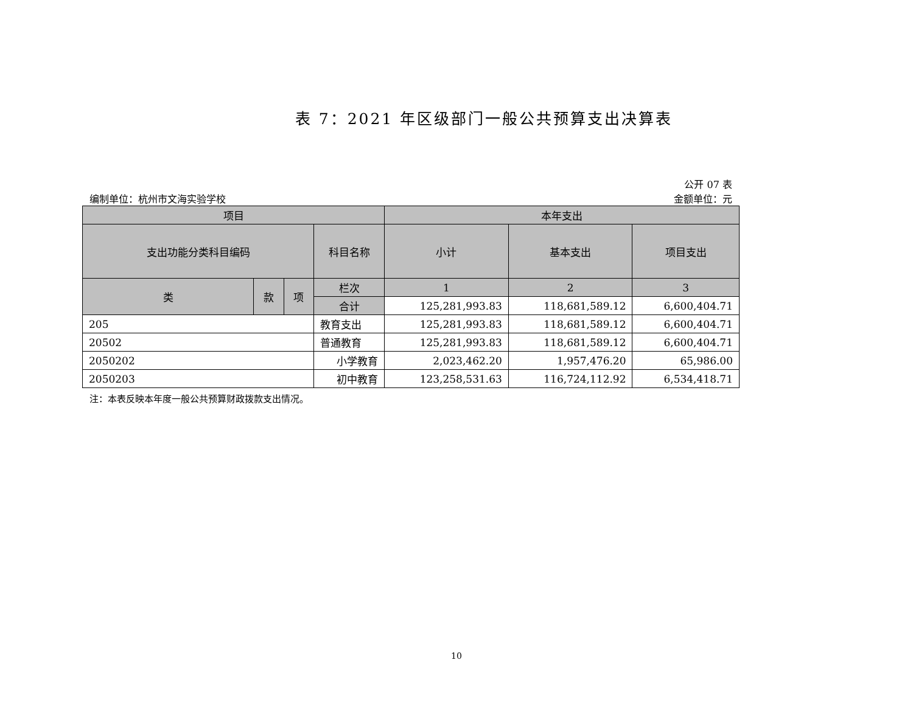表 7：2021 年区级部门一般公共预算支出决算表
编制单位：杭州市文海实验学校
公开 07 表
金额单位：元
| 项目 | | | | 本年支出 | | |
| --- | --- | --- | --- | --- | --- | --- |
| 支出功能分类科目编码 | | | 科目名称 | 小计 | 基本支出 | 项目支出 |
| 类 | 款 | 项 | 栏次 | 1 | 2 | 3 |
| | | | 合计 | 125,281,993.83 | 118,681,589.12 | 6,600,404.71 |
| 205 | | | 教育支出 | 125,281,993.83 | 118,681,589.12 | 6,600,404.71 |
| 20502 | | | 普通教育 | 125,281,993.83 | 118,681,589.12 | 6,600,404.71 |
| 2050202 | | | 小学教育 | 2,023,462.20 | 1,957,476.20 | 65,986.00 |
| 2050203 | | | 初中教育 | 123,258,531.63 | 116,724,112.92 | 6,534,418.71 |
注：本表反映本年度一般公共预算财政拨款支出情况。
10